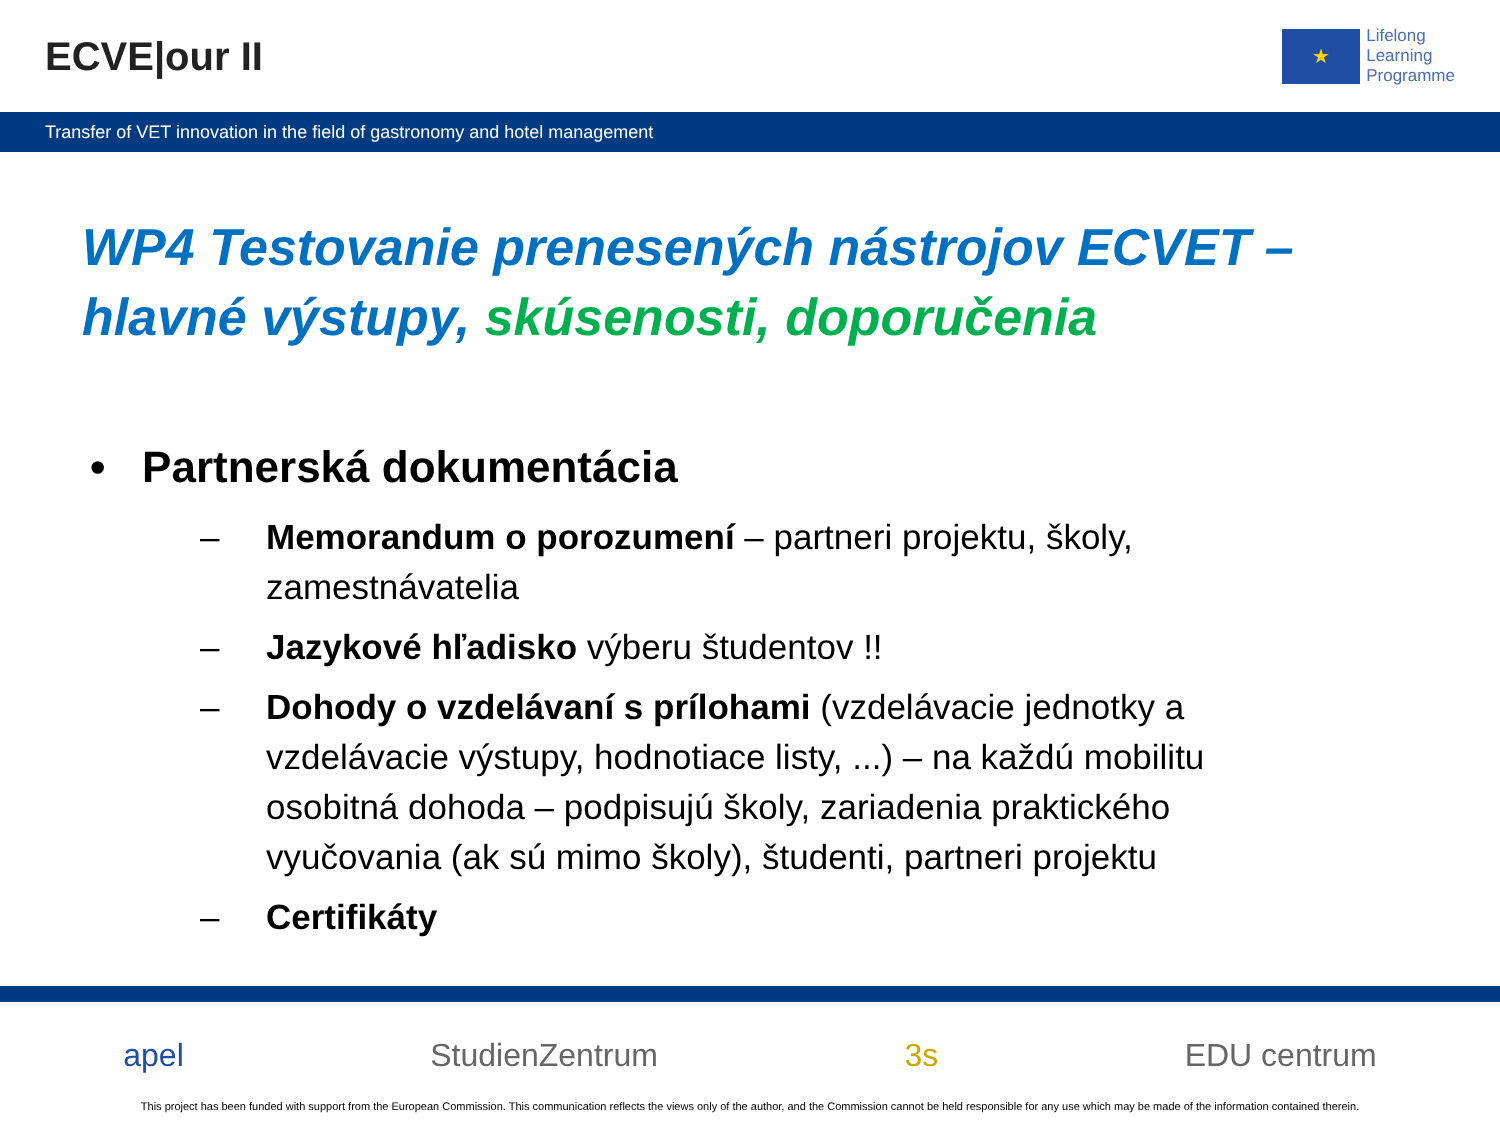ECVE|our II
★
Lifelong
Learning
Programme
Transfer of VET innovation in the field of gastronomy and hotel management
WP4 Testovanie prenesených nástrojov ECVET –
hlavné výstupy, skúsenosti, doporučenia
• Partnerská dokumentácia
– Memorandum o porozumení – partneri projektu, školy, zamestnávatelia
– Jazykové hľadisko výberu študentov !!
– Dohody o vzdelávaní s prílohami (vzdelávacie jednotky a vzdelávacie výstupy, hodnotiace listy, ...) – na každú mobilitu osobitná dohoda – podpisujú školy, zariadenia praktického vyučovania (ak sú mimo školy), študenti, partneri projektu
– Certifikáty
apel StudienZentrum 3s EDU centrum
This project has been funded with support from the European Commission. This communication reflects the views only of the author, and the Commission cannot be held responsible for any use which may be made of the information contained therein.